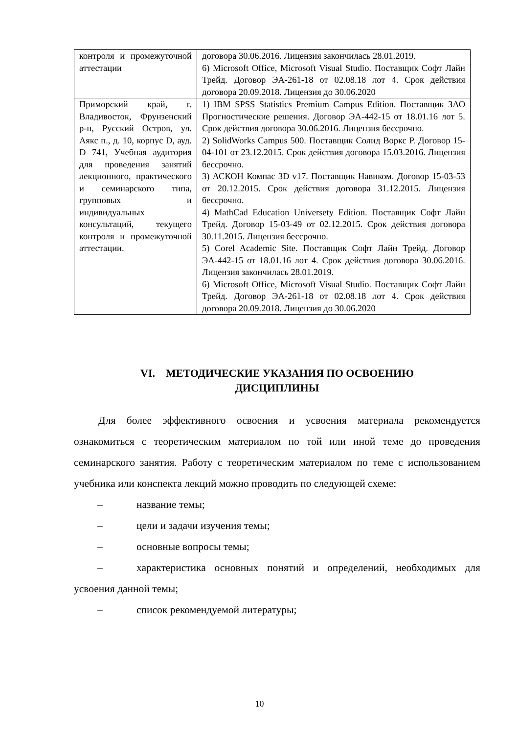| контроля и промежуточной аттестации | договора 30.06.2016. Лицензия закончилась 28.01.2019. 6) Microsoft Office, Microsoft Visual Studio. Поставщик Софт Лайн Трейд. Договор ЭА-261-18 от 02.08.18 лот 4. Срок действия договора 20.09.2018. Лицензия до 30.06.2020 |
| Приморский край, г. Владивосток, Фрунзенский р-н, Русский Остров, ул. Аякс п., д. 10, корпус D, ауд. D 741, Учебная аудитория для проведения занятий лекционного, практического и семинарского типа, групповых и индивидуальных консультаций, текущего контроля и промежуточной аттестации. | 1) IBM SPSS Statistics Premium Campus Edition. Поставщик ЗАО Прогностические решения. Договор ЭА-442-15 от 18.01.16 лот 5. Срок действия договора 30.06.2016. Лицензия бессрочно. 2) SolidWorks Campus 500. Поставщик Солид Воркс Р. Договор 15-04-101 от 23.12.2015. Срок действия договора 15.03.2016. Лицензия бессрочно. 3) АСКОН Компас 3D v17. Поставщик Навиком. Договор 15-03-53 от 20.12.2015. Срок действия договора 31.12.2015. Лицензия бессрочно. 4) MathCad Education Universety Edition. Поставщик Софт Лайн Трейд. Договор 15-03-49 от 02.12.2015. Срок действия договора 30.11.2015. Лицензия бессрочно. 5) Corel Academic Site. Поставщик Софт Лайн Трейд. Договор ЭА-442-15 от 18.01.16 лот 4. Срок действия договора 30.06.2016. Лицензия закончилась 28.01.2019. 6) Microsoft Office, Microsoft Visual Studio. Поставщик Софт Лайн Трейд. Договор ЭА-261-18 от 02.08.18 лот 4. Срок действия договора 20.09.2018. Лицензия до 30.06.2020 |
VI. МЕТОДИЧЕСКИЕ УКАЗАНИЯ ПО ОСВОЕНИЮ
ДИСЦИПЛИНЫ
Для более эффективного освоения и усвоения материала рекомендуется ознакомиться с теоретическим материалом по той или иной теме до проведения семинарского занятия. Работу с теоретическим материалом по теме с использованием учебника или конспекта лекций можно проводить по следующей схеме:
– название темы;
– цели и задачи изучения темы;
– основные вопросы темы;
– характеристика основных понятий и определений, необходимых для усвоения данной темы;
– список рекомендуемой литературы;
10